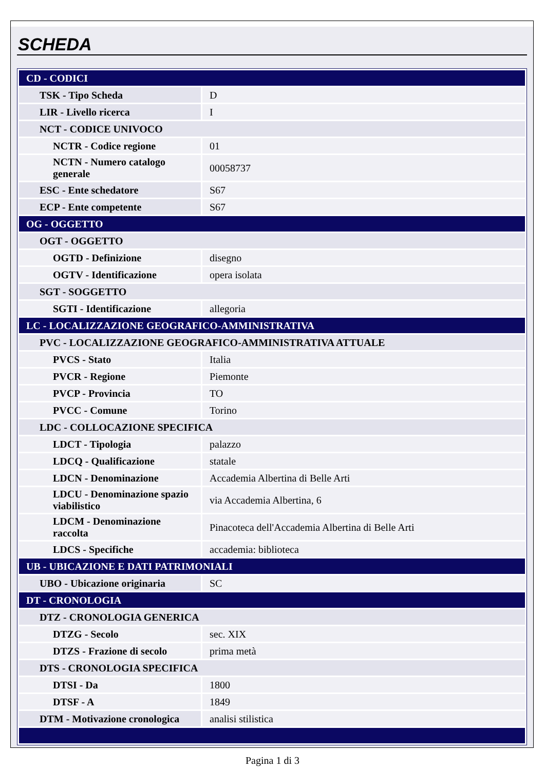SCHEDA
| CD - CODICI | |
| TSK - Tipo Scheda | D |
| LIR - Livello ricerca | I |
| NCT - CODICE UNIVOCO | |
| NCTR - Codice regione | 01 |
| NCTN - Numero catalogo generale | 00058737 |
| ESC - Ente schedatore | S67 |
| ECP - Ente competente | S67 |
| OG - OGGETTO | |
| OGT - OGGETTO | |
| OGTD - Definizione | disegno |
| OGTV - Identificazione | opera isolata |
| SGT - SOGGETTO | |
| SGTI - Identificazione | allegoria |
| LC - LOCALIZZAZIONE GEOGRAFICO-AMMINISTRATIVA | |
| PVC - LOCALIZZAZIONE GEOGRAFICO-AMMINISTRATIVA ATTUALE | |
| PVCS - Stato | Italia |
| PVCR - Regione | Piemonte |
| PVCP - Provincia | TO |
| PVCC - Comune | Torino |
| LDC - COLLOCAZIONE SPECIFICA | |
| LDCT - Tipologia | palazzo |
| LDCQ - Qualificazione | statale |
| LDCN - Denominazione | Accademia Albertina di Belle Arti |
| LDCU - Denominazione spazio viabilistico | via Accademia Albertina, 6 |
| LDCM - Denominazione raccolta | Pinacoteca dell'Accademia Albertina di Belle Arti |
| LDCS - Specifiche | accademia: biblioteca |
| UB - UBICAZIONE E DATI PATRIMONIALI | |
| UBO - Ubicazione originaria | SC |
| DT - CRONOLOGIA | |
| DTZ - CRONOLOGIA GENERICA | |
| DTZG - Secolo | sec. XIX |
| DTZS - Frazione di secolo | prima metà |
| DTS - CRONOLOGIA SPECIFICA | |
| DTSI - Da | 1800 |
| DTSF - A | 1849 |
| DTM - Motivazione cronologica | analisi stilistica |
Pagina 1 di 3